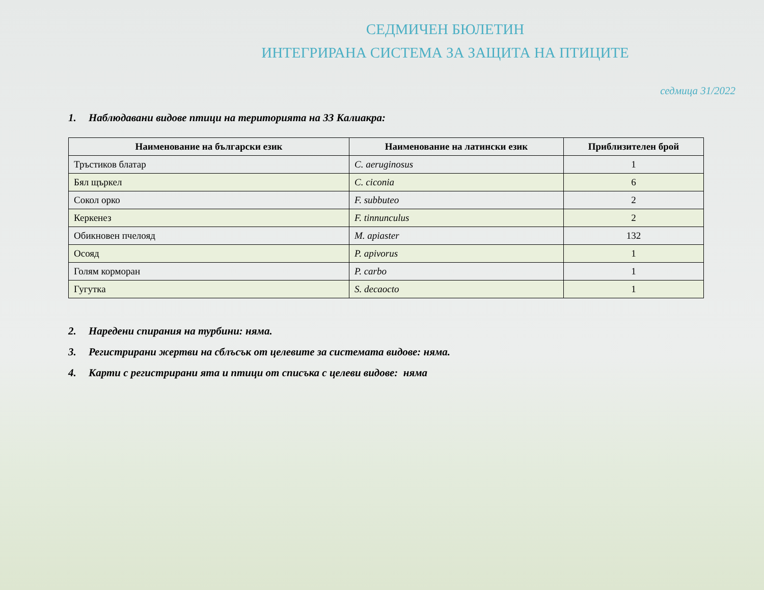СЕДМИЧЕН БЮЛЕТИН
ИНТЕГРИРАНА СИСТЕМА ЗА ЗАЩИТА НА ПТИЦИТЕ
седмица 31/2022
1. Наблюдавани видове птици на територията на ЗЗ Калиакра:
| Наименование на български език | Наименование на латински език | Приблизителен брой |
| --- | --- | --- |
| Тръстиков блатар | C. aeruginosus | 1 |
| Бял щъркел | C. ciconia | 6 |
| Сокол орко | F. subbuteo | 2 |
| Керкенез | F. tinnunculus | 2 |
| Обикновен пчелояд | M. apiaster | 132 |
| Осояд | P. apivorus | 1 |
| Голям корморан | P. carbo | 1 |
| Гугутка | S. decaocto | 1 |
2. Наредени спирания на турбини: няма.
3. Регистрирани жертви на сблъсък от целевите за системата видове: няма.
4. Карти с регистрирани ята и птици от списъка с целеви видове: няма